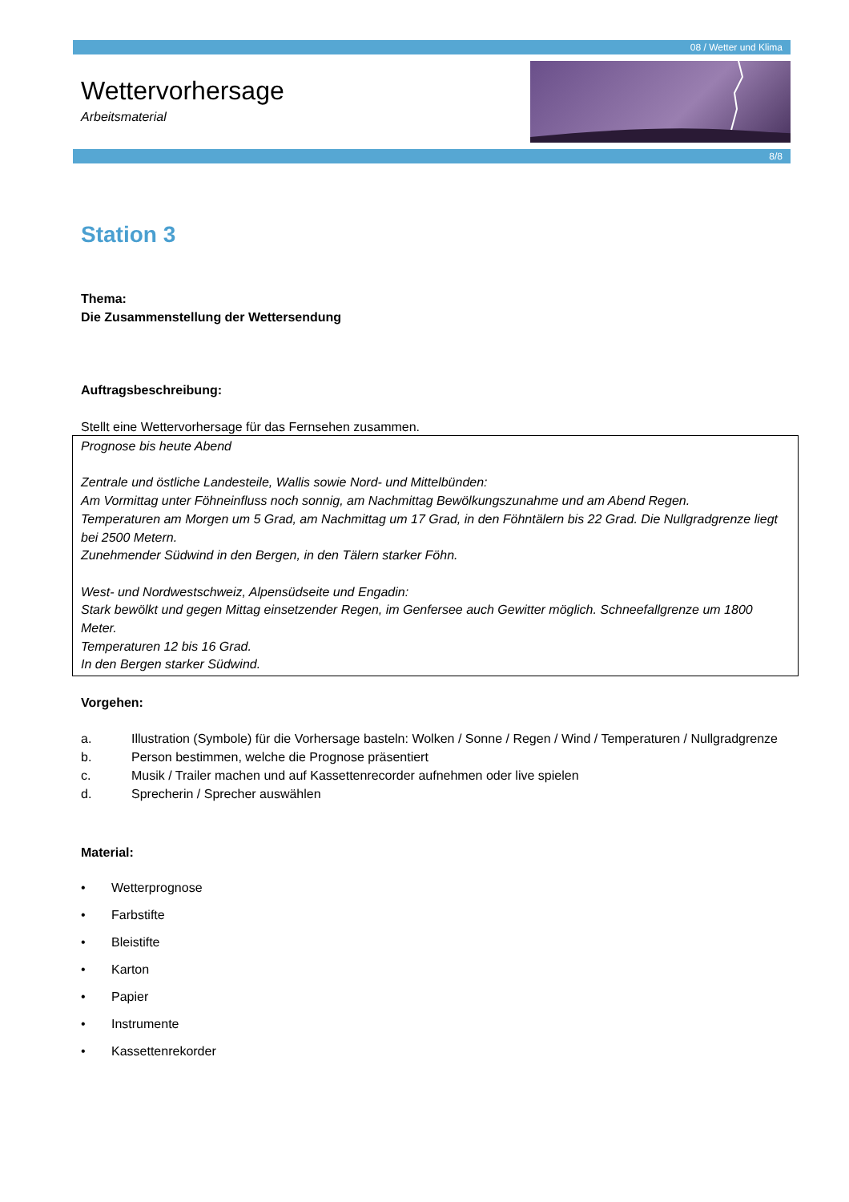08 / Wetter und Klima
8/8
Wettervorhersage
Arbeitsmaterial
Station 3
Thema:
Die Zusammenstellung der Wettersendung
Auftragsbeschreibung:
Stellt eine Wettervorhersage für das Fernsehen zusammen.
Prognose bis heute Abend
Zentrale und östliche Landesteile, Wallis sowie Nord- und Mittelbünden:
Am Vormittag unter Föhneinfluss noch sonnig, am Nachmittag Bewölkungszunahme und am Abend Regen.
Temperaturen am Morgen um 5 Grad, am Nachmittag um 17 Grad, in den Föhntälern bis 22 Grad. Die Nullgradgrenze liegt bei 2500 Metern.
Zunehmender Südwind in den Bergen, in den Tälern starker Föhn.
West- und Nordwestschweiz, Alpensüdseite und Engadin:
Stark bewölkt und gegen Mittag einsetzender Regen, im Genfersee auch Gewitter möglich. Schneefallgrenze um 1800 Meter.
Temperaturen 12 bis 16 Grad.
In den Bergen starker Südwind.
Vorgehen:
a. Illustration (Symbole) für die Vorhersage basteln: Wolken / Sonne / Regen / Wind / Temperaturen / Nullgradgrenze
b. Person bestimmen, welche die Prognose präsentiert
c. Musik / Trailer machen und auf Kassettenrecorder aufnehmen oder live spielen
d. Sprecherin / Sprecher auswählen
Material:
• Wetterprognose
• Farbstifte
• Bleistifte
• Karton
• Papier
• Instrumente
• Kassettenrekorder